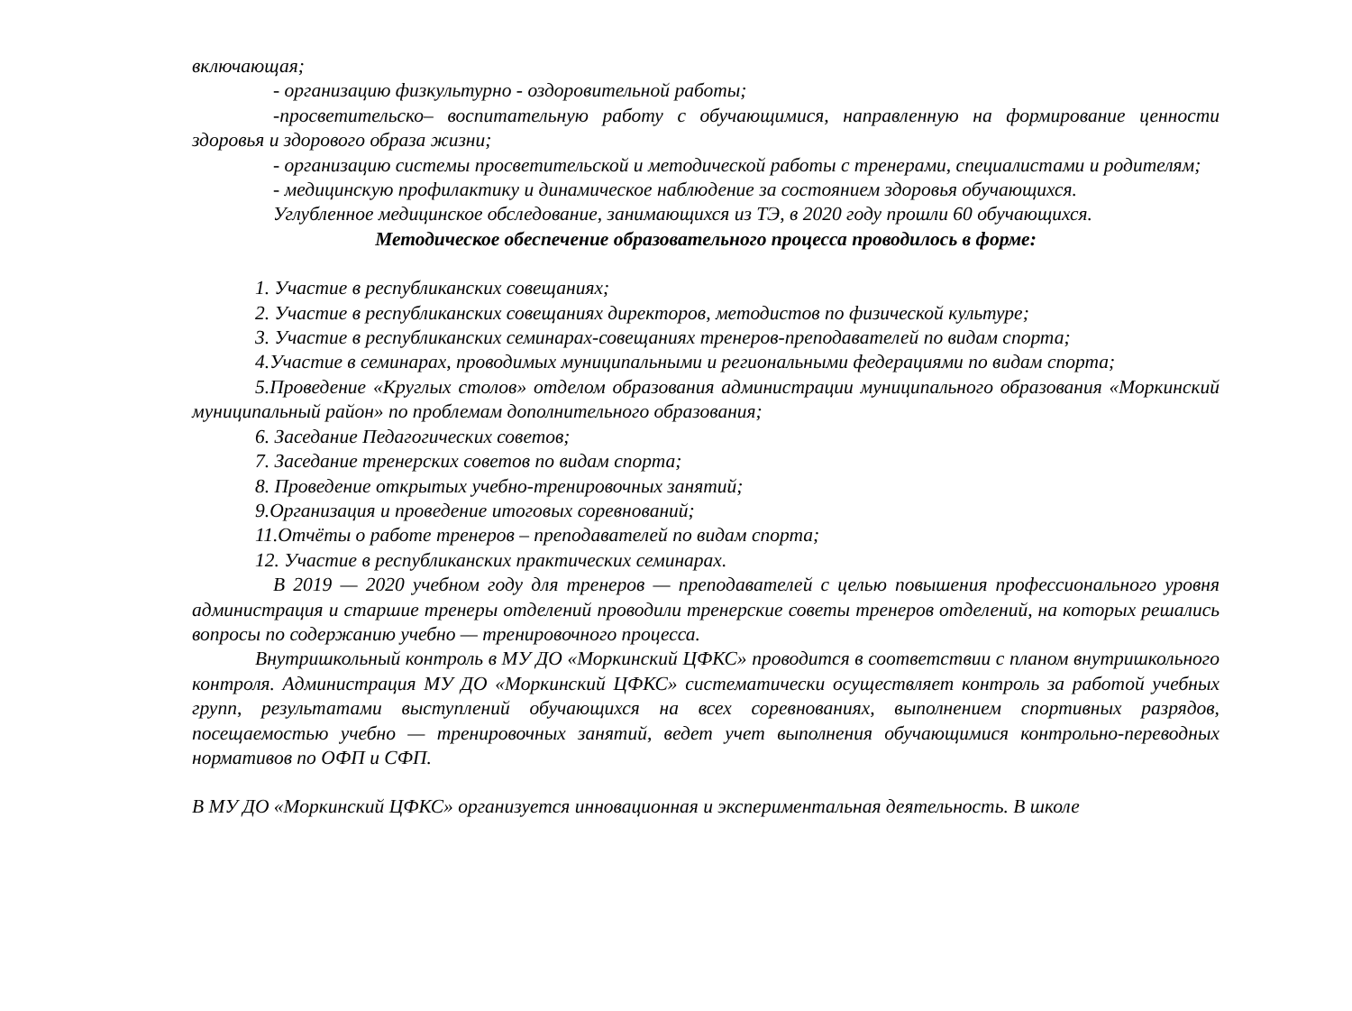включающая;
- организацию физкультурно - оздоровительной работы;
-просветительско– воспитательную работу с обучающимися, направленную на формирование ценности здоровья и здорового образа жизни;
- организацию системы просветительской и методической работы с тренерами, специалистами и родителям;
- медицинскую профилактику и динамическое наблюдение за состоянием здоровья обучающихся.
Углубленное медицинское обследование, занимающихся из ТЭ, в 2020 году прошли 60 обучающихся.
Методическое обеспечение образовательного процесса проводилось в форме:
1. Участие в республиканских совещаниях;
2. Участие в республиканских совещаниях директоров, методистов по физической культуре;
3. Участие в республиканских семинарах-совещаниях тренеров-преподавателей по видам спорта;
4.Участие в семинарах, проводимых муниципальными и региональными федерациями по видам спорта;
5.Проведение «Круглых столов» отделом образования администрации муниципального образования «Моркинский муниципальный район» по проблемам дополнительного образования;
6. Заседание Педагогических советов;
7. Заседание тренерских советов по видам спорта;
8. Проведение открытых учебно-тренировочных занятий;
9.Организация и проведение итоговых соревнований;
11.Отчёты о работе тренеров – преподавателей по видам спорта;
12. Участие в республиканских практических семинарах.
В 2019 — 2020 учебном году для тренеров — преподавателей с целью повышения профессионального уровня администрация и старшие тренеры отделений проводили тренерские советы тренеров отделений, на которых решались вопросы по содержанию учебно — тренировочного процесса.
Внутришкольный контроль в МУ ДО «Моркинский ЦФКС» проводится в соответствии с планом внутришкольного контроля. Администрация МУ ДО «Моркинский ЦФКС» систематически осуществляет контроль за работой учебных групп, результатами выступлений обучающихся на всех соревнованиях, выполнением спортивных разрядов, посещаемостью учебно — тренировочных занятий, ведет учет выполнения обучающимися контрольно-переводных нормативов по ОФП и СФП.
В МУ ДО «Моркинский ЦФКС» организуется инновационная и экспериментальная деятельность. В школе